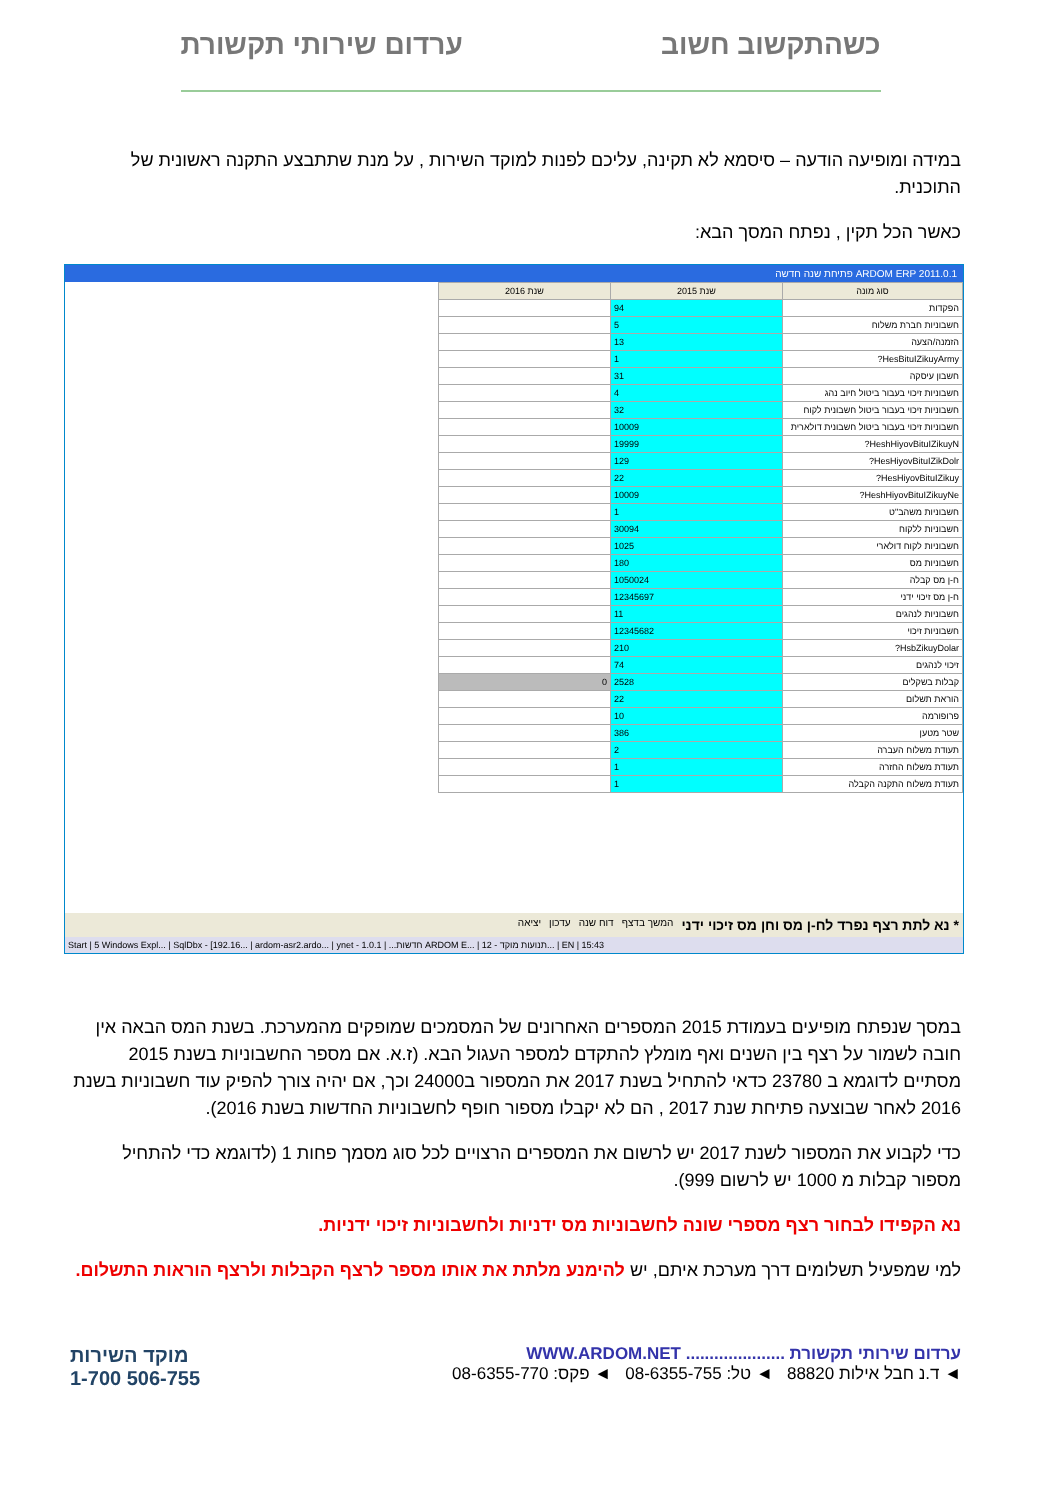ערדום שירותי תקשורת כשהתקשוב חשוב
במידה ומופיעה הודעה – סיסמא לא תקינה, עליכם לפנות למוקד השירות , על מנת שתתבצע התקנה ראשונית של התוכנית.
כאשר הכל תקין , נפתח המסך הבא:
ARDOM ERP 2011.0.1 פתיחת שנה חדשה
| סוג מונה | שנת 2015 | שנת 2016 |
| --- | --- | --- |
| הפקדות | 94 | |
| חשבוניות חברת משלוח | 5 | |
| הזמנה/הצעה | 13 | |
| HesBituIZikuyArmy? | 1 | |
| חשבון עיסקה | 31 | |
| חשבוניות זיכוי בעבור ביטול חיוב נהג | 4 | |
| חשבוניות זיכוי בעבור ביטול חשבונית לקוח | 32 | |
| חשבוניות זיכוי בעבור ביטול חשבונית דולארית | 10009 | |
| HeshHiyovBituIZikuyN? | 19999 | |
| HesHiyovBituIZikDolr? | 129 | |
| HesHiyovBituIZikuy? | 22 | |
| HeshHiyovBituIZikuyNe? | 10009 | |
| חשבוניות משהב"ט | 1 | |
| חשבוניות ללקוח | 30094 | |
| חשבוניות לקוח דולארי | 1025 | |
| חשבוניות מס | 180 | |
| ח-ן מס קבלה | 1050024 | |
| ח-ן מס זיכוי ידני | 12345697 | |
| חשבוניות לנהגים | 11 | |
| חשבוניות זיכוי | 12345682 | |
| HsbZikuyDolar? | 210 | |
| זיכוי לנהגים | 74 | |
| קבלות בשקלים | 2528 | 0 |
| הוראת תשלום | 22 | |
| פרופורמה | 10 | |
| שטר מטען | 386 | |
| תעודת משלוח העברה | 2 | |
| תעודת משלוח החזרה | 1 | |
| תעודת משלוח התקנה הקבלה | 1 | |
* נא לתת רצף נפרד לח-ן מס וחן מס זיכוי ידני המשך בדצף דוח שנה עדכון יציאה
Start | 5 Windows Expl... | SqlDbx - [192.16... | ardom-asr2.ardo... | ynet - חדשות... | 1.0.1 ARDOM E... | 12 - תנועות מוקד... | EN | 15:43
במסך שנפתח מופיעים בעמודת 2015 המספרים האחרונים של המסמכים שמופקים מהמערכת. בשנת המס הבאה אין חובה לשמור על רצף בין השנים ואף מומלץ להתקדם למספר העגול הבא. (ז.א. אם מספר החשבוניות בשנת 2015 מסתיים לדוגמא ב 23780 כדאי להתחיל בשנת 2017 את המספור ב24000 וכך, אם יהיה צורך להפיק עוד חשבוניות בשנת 2016 לאחר שבוצעה פתיחת שנת 2017 , הם לא יקבלו מספור חופף לחשבוניות החדשות בשנת 2016).
כדי לקבוע את המספור לשנת 2017 יש לרשום את המספרים הרצויים לכל סוג מסמך פחות 1 (לדוגמא כדי להתחיל מספור קבלות מ 1000 יש לרשום 999).
נא הקפידו לבחור רצף מספרי שונה לחשבוניות מס ידניות ולחשבוניות זיכוי ידניות.
למי שמפעיל תשלומים דרך מערכת איתם, יש להימנע מלתת את אותו מספר לרצף הקבלות ולרצף הוראות התשלום.
מוקד השירות
1-700 506-755
ערדום שירותי תקשורת ..................... WWW.ARDOM.NET
◄ ד.נ חבל אילות 88820 ◄ טל: 08-6355-755 ◄ פקס: 08-6355-770